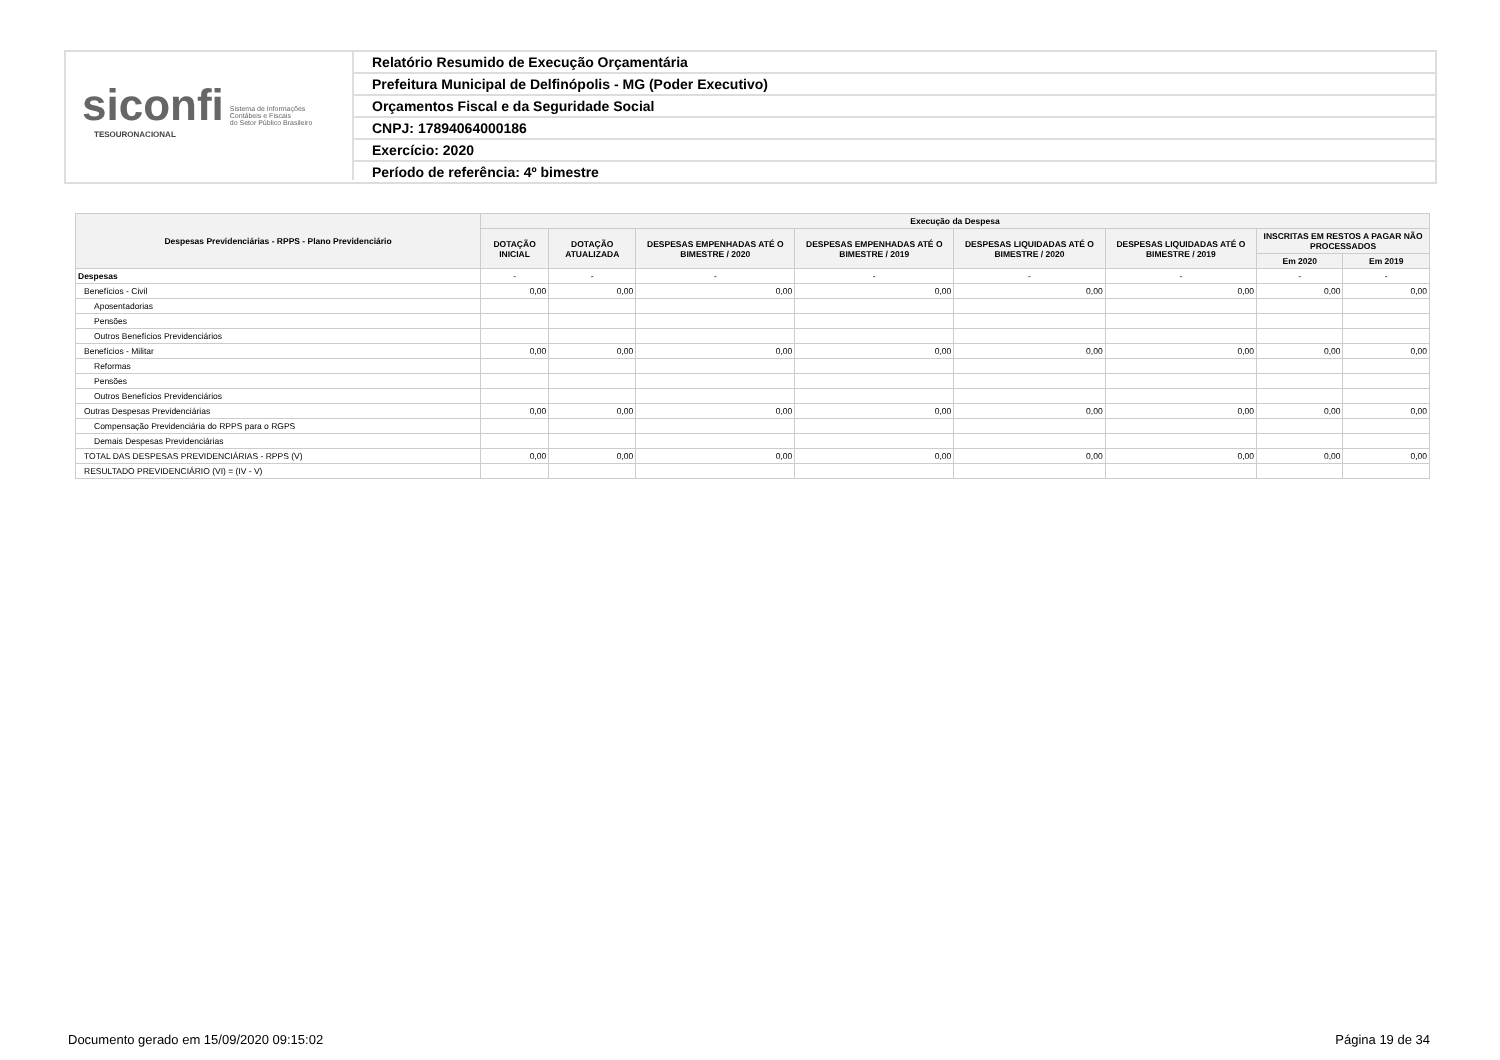siconfi Sistema de Informações
Contábeis e Fiscais
do Setor Público Brasileiro
TESOURONACIONAL
Relatório Resumido de Execução Orçamentária
Prefeitura Municipal de Delfinópolis - MG (Poder Executivo)
Orçamentos Fiscal e da Seguridade Social
CNPJ: 17894064000186
Exercício: 2020
Período de referência: 4º bimestre
| Despesas Previdenciárias - RPPS - Plano Previdenciário | Execução da Despesa | | | | | | | |
| --- | --- | --- | --- | --- | --- | --- | --- | --- |
| | DOTAÇÃO INICIAL | DOTAÇÃO ATUALIZADA | DESPESAS EMPENHADAS ATÉ O BIMESTRE / 2020 | DESPESAS EMPENHADAS ATÉ O BIMESTRE / 2019 | DESPESAS LIQUIDADAS ATÉ O BIMESTRE / 2020 | DESPESAS LIQUIDADAS ATÉ O BIMESTRE / 2019 | INSCRITAS EM RESTOS A PAGAR NÃO PROCESSADOS | |
| | | | | | | | Em 2020 | Em 2019 |
| Despesas | - | - | - | - | - | - | - | - |
| Benefícios - Civil | 0,00 | 0,00 | 0,00 | 0,00 | 0,00 | 0,00 | 0,00 | 0,00 |
| Aposentadorias | | | | | | | | |
| Pensões | | | | | | | | |
| Outros Benefícios Previdenciários | | | | | | | | |
| Benefícios - Militar | 0,00 | 0,00 | 0,00 | 0,00 | 0,00 | 0,00 | 0,00 | 0,00 |
| Reformas | | | | | | | | |
| Pensões | | | | | | | | |
| Outros Benefícios Previdenciários | | | | | | | | |
| Outras Despesas Previdenciárias | 0,00 | 0,00 | 0,00 | 0,00 | 0,00 | 0,00 | 0,00 | 0,00 |
| Compensação Previdenciária do RPPS para o RGPS | | | | | | | | |
| Demais Despesas Previdenciárias | | | | | | | | |
| TOTAL DAS DESPESAS PREVIDENCIÁRIAS - RPPS (V) | 0,00 | 0,00 | 0,00 | 0,00 | 0,00 | 0,00 | 0,00 | 0,00 |
| RESULTADO PREVIDENCIÁRIO (VI) = (IV - V) | | | | | | | | |
Documento gerado em 15/09/2020 09:15:02 Página 19 de 34